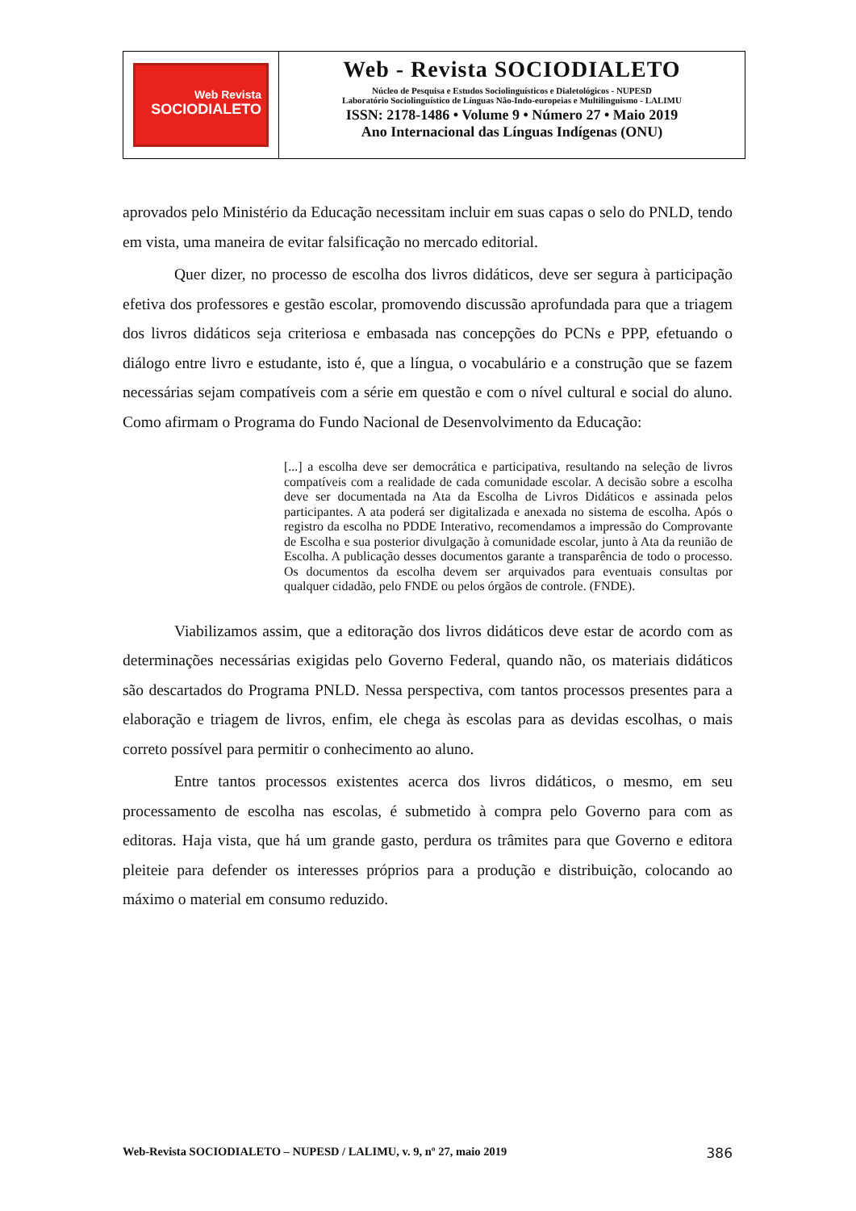Web Revista
SOCIODIALETO
Web - Revista SOCIODIALETO
Núcleo de Pesquisa e Estudos Sociolinguísticos e Dialetológicos - NUPESD
Laboratório Sociolinguístico de Línguas Não-Indo-europeias e Multilinguismo - LALIMU
ISSN: 2178-1486 • Volume 9 • Número 27 • Maio 2019
Ano Internacional das Línguas Indígenas (ONU)
aprovados pelo Ministério da Educação necessitam incluir em suas capas o selo do PNLD, tendo em vista, uma maneira de evitar falsificação no mercado editorial.
Quer dizer, no processo de escolha dos livros didáticos, deve ser segura à participação efetiva dos professores e gestão escolar, promovendo discussão aprofundada para que a triagem dos livros didáticos seja criteriosa e embasada nas concepções do PCNs e PPP, efetuando o diálogo entre livro e estudante, isto é, que a língua, o vocabulário e a construção que se fazem necessárias sejam compatíveis com a série em questão e com o nível cultural e social do aluno. Como afirmam o Programa do Fundo Nacional de Desenvolvimento da Educação:
[...] a escolha deve ser democrática e participativa, resultando na seleção de livros compatíveis com a realidade de cada comunidade escolar. A decisão sobre a escolha deve ser documentada na Ata da Escolha de Livros Didáticos e assinada pelos participantes. A ata poderá ser digitalizada e anexada no sistema de escolha. Após o registro da escolha no PDDE Interativo, recomendamos a impressão do Comprovante de Escolha e sua posterior divulgação à comunidade escolar, junto à Ata da reunião de Escolha. A publicação desses documentos garante a transparência de todo o processo. Os documentos da escolha devem ser arquivados para eventuais consultas por qualquer cidadão, pelo FNDE ou pelos órgãos de controle. (FNDE).
Viabilizamos assim, que a editoração dos livros didáticos deve estar de acordo com as determinações necessárias exigidas pelo Governo Federal, quando não, os materiais didáticos são descartados do Programa PNLD. Nessa perspectiva, com tantos processos presentes para a elaboração e triagem de livros, enfim, ele chega às escolas para as devidas escolhas, o mais correto possível para permitir o conhecimento ao aluno.
Entre tantos processos existentes acerca dos livros didáticos, o mesmo, em seu processamento de escolha nas escolas, é submetido à compra pelo Governo para com as editoras. Haja vista, que há um grande gasto, perdura os trâmites para que Governo e editora pleiteie para defender os interesses próprios para a produção e distribuição, colocando ao máximo o material em consumo reduzido.
Web-Revista SOCIODIALETO – NUPESD / LALIMU, v. 9, nº 27, maio 2019 386